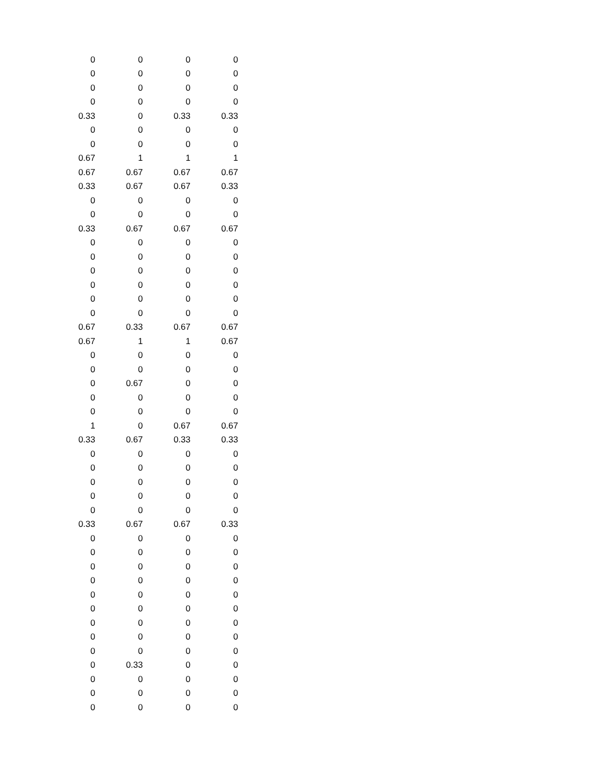| 0 | 0 | 0 | 0 |
| 0 | 0 | 0 | 0 |
| 0 | 0 | 0 | 0 |
| 0 | 0 | 0 | 0 |
| 0.33 | 0 | 0.33 | 0.33 |
| 0 | 0 | 0 | 0 |
| 0 | 0 | 0 | 0 |
| 0.67 | 1 | 1 | 1 |
| 0.67 | 0.67 | 0.67 | 0.67 |
| 0.33 | 0.67 | 0.67 | 0.33 |
| 0 | 0 | 0 | 0 |
| 0 | 0 | 0 | 0 |
| 0.33 | 0.67 | 0.67 | 0.67 |
| 0 | 0 | 0 | 0 |
| 0 | 0 | 0 | 0 |
| 0 | 0 | 0 | 0 |
| 0 | 0 | 0 | 0 |
| 0 | 0 | 0 | 0 |
| 0 | 0 | 0 | 0 |
| 0.67 | 0.33 | 0.67 | 0.67 |
| 0.67 | 1 | 1 | 0.67 |
| 0 | 0 | 0 | 0 |
| 0 | 0 | 0 | 0 |
| 0 | 0.67 | 0 | 0 |
| 0 | 0 | 0 | 0 |
| 0 | 0 | 0 | 0 |
| 1 | 0 | 0.67 | 0.67 |
| 0.33 | 0.67 | 0.33 | 0.33 |
| 0 | 0 | 0 | 0 |
| 0 | 0 | 0 | 0 |
| 0 | 0 | 0 | 0 |
| 0 | 0 | 0 | 0 |
| 0 | 0 | 0 | 0 |
| 0.33 | 0.67 | 0.67 | 0.33 |
| 0 | 0 | 0 | 0 |
| 0 | 0 | 0 | 0 |
| 0 | 0 | 0 | 0 |
| 0 | 0 | 0 | 0 |
| 0 | 0 | 0 | 0 |
| 0 | 0 | 0 | 0 |
| 0 | 0 | 0 | 0 |
| 0 | 0 | 0 | 0 |
| 0 | 0 | 0 | 0 |
| 0 | 0.33 | 0 | 0 |
| 0 | 0 | 0 | 0 |
| 0 | 0 | 0 | 0 |
| 0 | 0 | 0 | 0 |